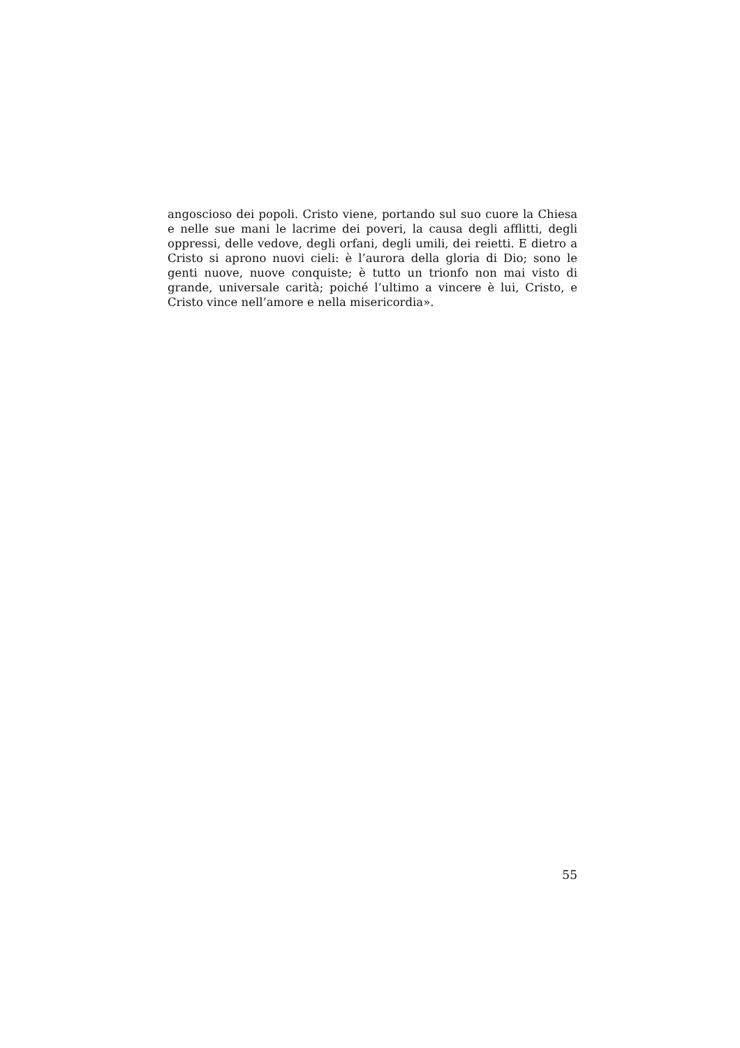angoscioso dei popoli. Cristo viene, portando sul suo cuore la Chiesa e nelle sue mani le lacrime dei poveri, la causa degli afflitti, degli oppressi, delle vedove, degli orfani, degli umili, dei reietti. E dietro a Cristo si aprono nuovi cieli: è l’aurora della gloria di Dio; sono le genti nuove, nuove conquiste; è tutto un trionfo non mai visto di grande, universale carità; poiché l’ultimo a vincere è lui, Cristo, e Cristo vince nell’amore e nella misericordia».
55